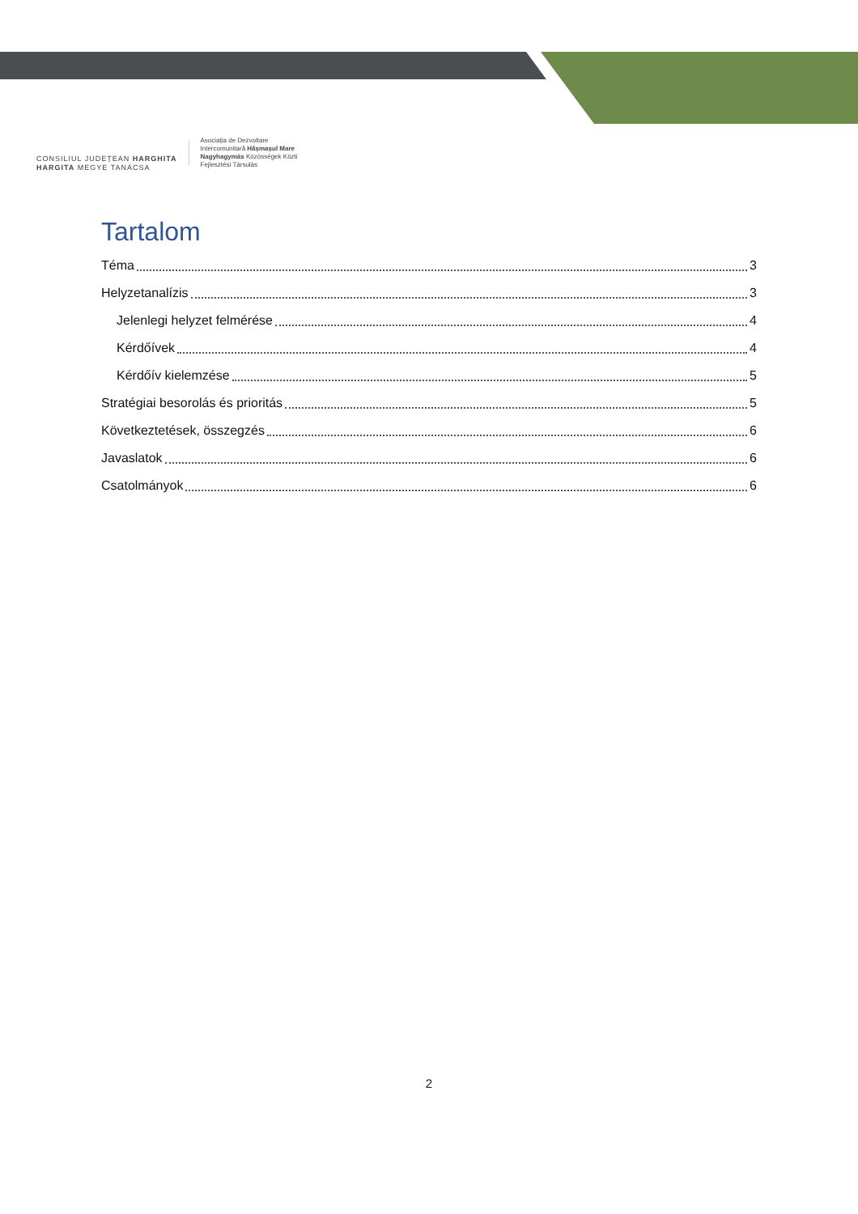CONSILIUL JUDEȚEAN HARGHITA
HARGITA MEGYE TANÁCSA
Asociația de Dezvoltare
Intercomunitară Hășmașul Mare
Nagyhagymás Közösségek Közti
Fejlesztési Társulás
Tartalom
Téma 3
Helyzetanalízis 3
Jelenlegi helyzet felmérése 4
Kérdőívek 4
Kérdőív kielemzése 5
Stratégiai besorolás és prioritás 5
Következtetések, összegzés 6
Javaslatok 6
Csatolmányok 6
2